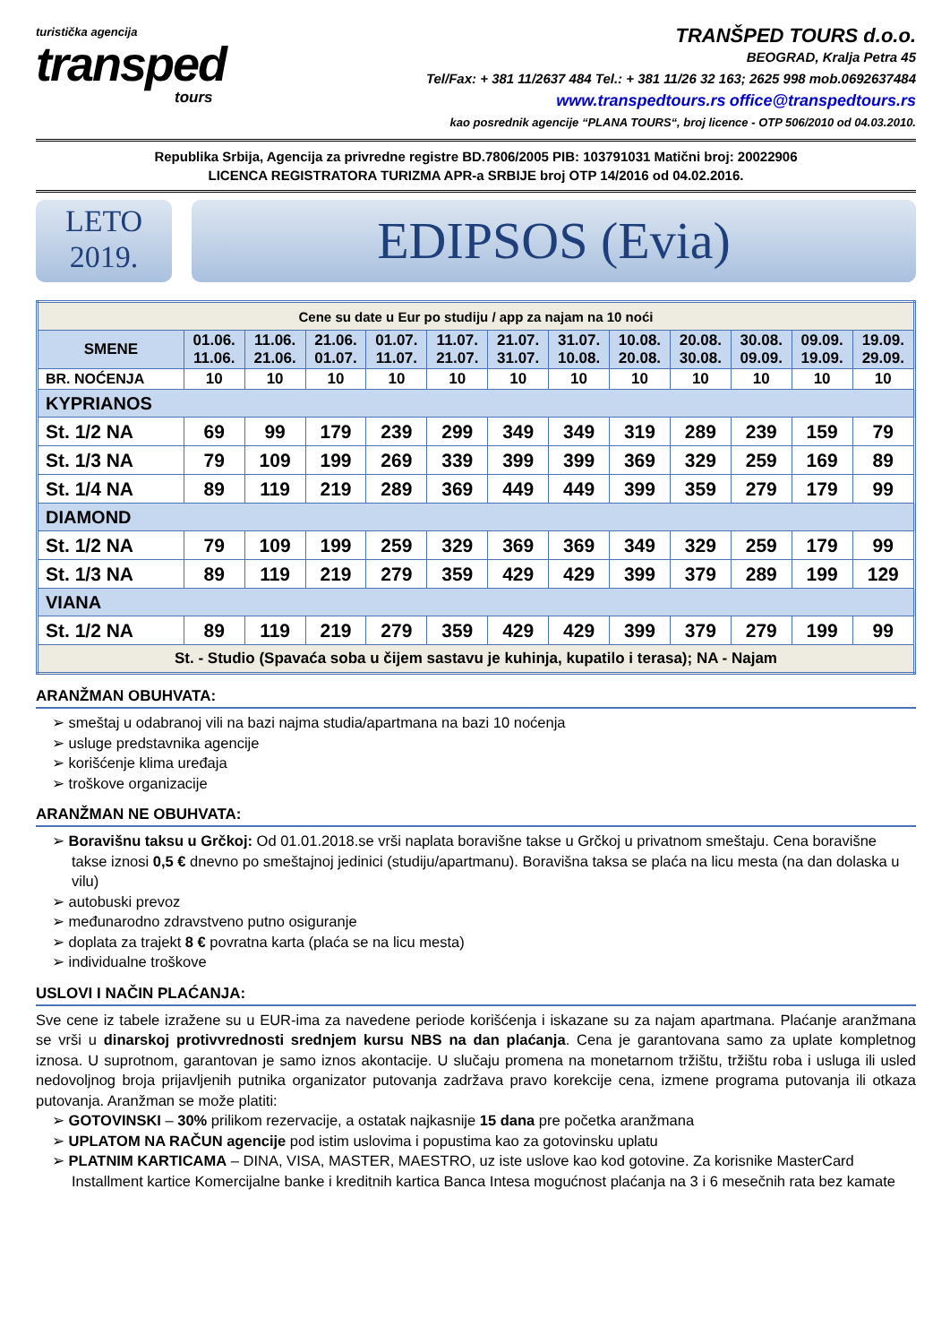turistička agencija
transped
tours
TRANŠPED TOURS d.o.o.
BEOGRAD, Kralja Petra 45
Tel/Fax: + 381 11/2637 484 Tel.: + 381 11/26 32 163; 2625 998 mob.0692637484
www.transpedtours.rs office@transpedtours.rs
kao posrednik agencije “PLANA TOURS“, broj licence - OTP 506/2010 od 04.03.2010.
Republika Srbija, Agencija za privredne registre BD.7806/2005 PIB: 103791031 Matični broj: 20022906
LICENCA REGISTRATORA TURIZMA APR-a SRBIJE broj OTP 14/2016 od 04.02.2016.
LETO
2019.
EDIPSOS (Evia)
| Cene su date u Eur po studiju / app za najam na 10 noći | | | | | | | | | | | | |
| SMENE | 01.06. 11.06. | 11.06. 21.06. | 21.06. 01.07. | 01.07. 11.07. | 11.07. 21.07. | 21.07. 31.07. | 31.07. 10.08. | 10.08. 20.08. | 20.08. 30.08. | 30.08. 09.09. | 09.09. 19.09. | 19.09. 29.09. |
| BR. NOĆENJA | 10 | 10 | 10 | 10 | 10 | 10 | 10 | 10 | 10 | 10 | 10 | 10 |
| KYPRIANOS | | | | | | | | | | | | |
| St. 1/2 NA | 69 | 99 | 179 | 239 | 299 | 349 | 349 | 319 | 289 | 239 | 159 | 79 |
| St. 1/3 NA | 79 | 109 | 199 | 269 | 339 | 399 | 399 | 369 | 329 | 259 | 169 | 89 |
| St. 1/4 NA | 89 | 119 | 219 | 289 | 369 | 449 | 449 | 399 | 359 | 279 | 179 | 99 |
| DIAMOND | | | | | | | | | | | | |
| St. 1/2 NA | 79 | 109 | 199 | 259 | 329 | 369 | 369 | 349 | 329 | 259 | 179 | 99 |
| St. 1/3 NA | 89 | 119 | 219 | 279 | 359 | 429 | 429 | 399 | 379 | 289 | 199 | 129 |
| VIANA | | | | | | | | | | | | |
| St. 1/2 NA | 89 | 119 | 219 | 279 | 359 | 429 | 429 | 399 | 379 | 279 | 199 | 99 |
| St. - Studio (Spavaća soba u čijem sastavu je kuhinja, kupatilo i terasa); NA - Najam | | | | | | | | | | | | |
ARANŽMAN OBUHVATA:
➢ smeštaj u odabranoj vili na bazi najma studia/apartmana na bazi 10 noćenja
➢ usluge predstavnika agencije
➢ korišćenje klima uređaja
➢ troškove organizacije
ARANŽMAN NE OBUHVATA:
➢ Boravišnu taksu u Grčkoj: Od 01.01.2018.se vrši naplata boravišne takse u Grčkoj u privatnom smeštaju. Cena boravišne takse iznosi 0,5 € dnevno po smeštajnoj jedinici (studiju/apartmanu). Boravišna taksa se plaća na licu mesta (na dan dolaska u vilu)
➢ autobuski prevoz
➢ međunarodno zdravstveno putno osiguranje
➢ doplata za trajekt 8 € povratna karta (plaća se na licu mesta)
➢ individualne troškove
USLOVI I NAČIN PLAĆANJA:
Sve cene iz tabele izražene su u EUR-ima za navedene periode korišćenja i iskazane su za najam apartmana. Plaćanje aranžmana se vrši u dinarskoj protivvrednosti srednjem kursu NBS na dan plaćanja. Cena je garantovana samo za uplate kompletnog iznosa. U suprotnom, garantovan je samo iznos akontacije. U slučaju promena na monetarnom tržištu, tržištu roba i usluga ili usled nedovoljnog broja prijavljenih putnika organizator putovanja zadržava pravo korekcije cena, izmene programa putovanja ili otkaza putovanja. Aranžman se može platiti:
➢ GOTOVINSKI – 30% prilikom rezervacije, a ostatak najkasnije 15 dana pre početka aranžmana
➢ UPLATOM NA RAČUN agencije pod istim uslovima i popustima kao za gotovinsku uplatu
➢ PLATNIM KARTICAMA – DINA, VISA, MASTER, MAESTRO, uz iste uslove kao kod gotovine. Za korisnike MasterCard Installment kartice Komercijalne banke i kreditnih kartica Banca Intesa mogućnost plaćanja na 3 i 6 mesečnih rata bez kamate